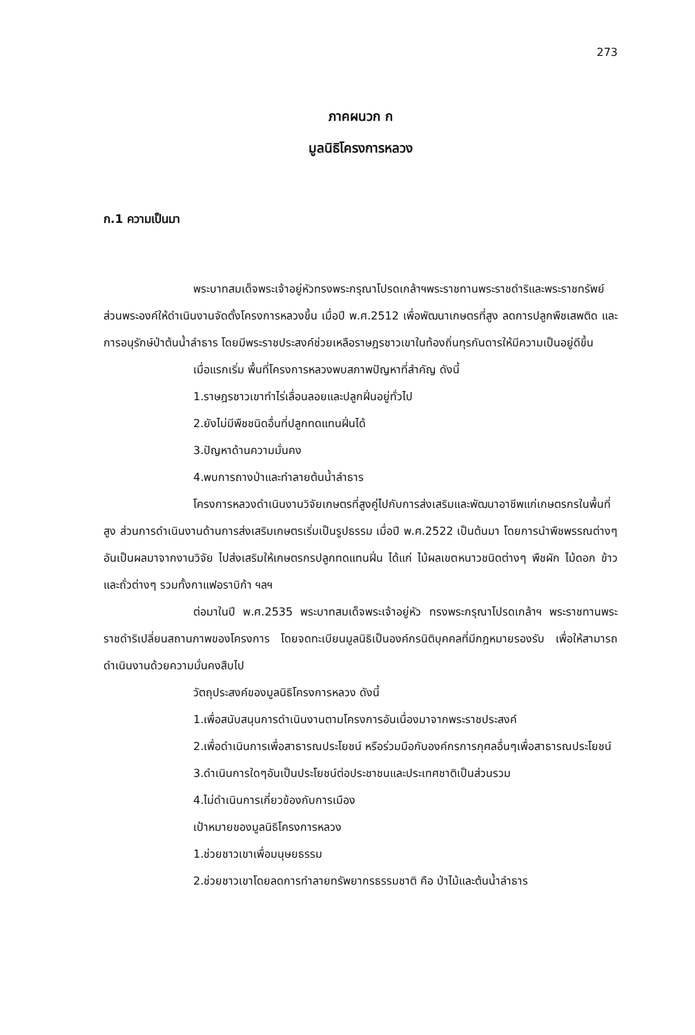273
ภาคผนวก ก
มูลนิธิโครงการหลวง
ก.1 ความเป็นมา
พระบาทสมเด็จพระเจ้าอยู่หัวทรงพระกรุณาโปรดเกล้าฯพระราชทานพระราชดำริและพระราชทรัพย์ส่วนพระองค์ให้ดำเนินงานจัดตั้งโครงการหลวงขึ้น เมื่อปี พ.ศ.2512 เพื่อพัฒนาเกษตรที่สูง ลดการปลูกพืชเสพติด และการอนุรักษ์ป่าต้นน้ำลำธาร โดยมีพระราชประสงค์ช่วยเหลือราษฎรชาวเขาในท้องถิ่นทุรกันดารให้มีความเป็นอยู่ดีขึ้น
เมื่อแรกเริ่ม พื้นที่โครงการหลวงพบสภาพปัญหาที่สำคัญ ดังนี้
1.ราษฎรชาวเขาทำไร่เลื่อนลอยและปลูกฝิ่นอยู่ทั่วไป
2.ยังไม่มีพืชชนิดอื่นที่ปลูกทดแทนฝิ่นได้
3.ปัญหาด้านความมั่นคง
4.พบการถางป่าและทำลายต้นน้ำลำธาร
โครงการหลวงดำเนินงานวิจัยเกษตรที่สูงคู่ไปกับการส่งเสริมและพัฒนาอาชีพแก่เกษตรกรในพื้นที่สูง ส่วนการดำเนินงานด้านการส่งเสริมเกษตรเริ่มเป็นรูปธรรม เมื่อปี พ.ศ.2522 เป็นต้นมา โดยการนำพืชพรรณต่างๆอันเป็นผลมาจากงานวิจัย ไปส่งเสริมให้เกษตรกรปลูกทดแทนฝิ่น ได้แก่ ไม้ผลเขตหนาวชนิดต่างๆ พืชผัก ไม้ดอก ข้าว และถั่วต่างๆ รวมทั้งกาแฟอราบิก้า ฯลฯ
ต่อมาในปี พ.ศ.2535 พระบาทสมเด็จพระเจ้าอยู่หัว ทรงพระกรุณาโปรดเกล้าฯ พระราชทานพระราชดำริเปลี่ยนสถานภาพของโครงการ โดยจดทะเบียนมูลนิธิเป็นองค์กรนิติบุคคลที่มีกฎหมายรองรับ เพื่อให้สามารถดำเนินงานด้วยความมั่นคงสืบไป
วัตถุประสงค์ของมูลนิธิโครงการหลวง ดังนี้
1.เพื่อสนับสนุนการดำเนินงานตามโครงการอันเนื่องมาจากพระราชประสงค์
2.เพื่อดำเนินการเพื่อสาธารณประโยชน์ หรือร่วมมือกับองค์กรการกุศลอื่นๆเพื่อสาธารณประโยชน์
3.ดำเนินการใดๆอันเป็นประโยชน์ต่อประชาชนและประเทศชาติเป็นส่วนรวม
4.ไม่ดำเนินการเกี่ยวข้องกับการเมือง
เป้าหมายของมูลนิธิโครงการหลวง
1.ช่วยชาวเขาเพื่อมนุษยธรรม
2.ช่วยชาวเขาโดยลดการทำลายทรัพยากรธรรมชาติ คือ ป่าไม้และต้นน้ำลำธาร